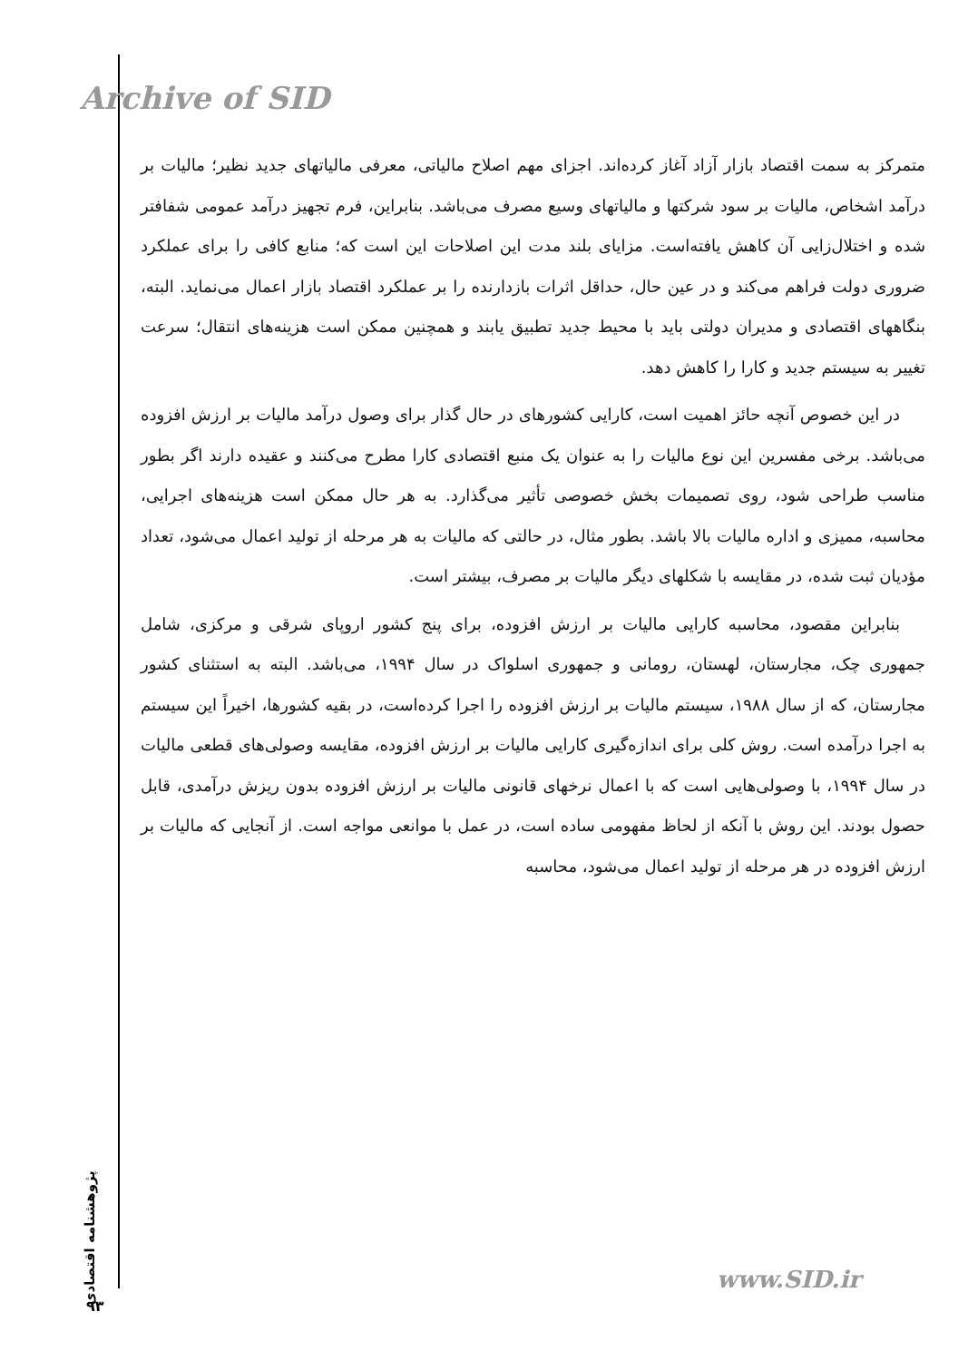Archive of SID
متمرکز به سمت اقتصاد بازار آزاد آغاز کرده‌اند. اجزای مهم اصلاح مالیاتی، معرفی مالیاتهای جدید نظیر؛ مالیات بر درآمد اشخاص، مالیات بر سود شرکتها و مالیاتهای وسیع مصرف می‌باشد. بنابراین، فرم تجهیز درآمد عمومی شفافتر شده و اختلال‌زایی آن کاهش یافته‌است. مزایای بلند مدت این اصلاحات این است که؛ منابع کافی را برای عملکرد ضروری دولت فراهم می‌کند و در عین حال، حداقل اثرات بازدارنده را بر عملکرد اقتصاد بازار اعمال می‌نماید. البته، بنگاههای اقتصادی و مدیران دولتی باید با محیط جدید تطبیق یابند و همچنین ممکن است هزینه‌های انتقال؛ سرعت تغییر به سیستم جدید و کارا را کاهش دهد.
در این خصوص آنچه حائز اهمیت است، کارایی کشورهای در حال گذار برای وصول درآمد مالیات بر ارزش افزوده می‌باشد. برخی مفسرین این نوع مالیات را به عنوان یک منبع اقتصادی کارا مطرح می‌کنند و عقیده دارند اگر بطور مناسب طراحی شود، روی تصمیمات بخش خصوصی تأثیر می‌گذارد. به هر حال ممکن است هزینه‌های اجرایی، محاسبه، ممیزی و اداره مالیات بالا باشد. بطور مثال، در حالتی که مالیات به هر مرحله از تولید اعمال می‌شود، تعداد مؤدیان ثبت شده، در مقایسه با شکلهای دیگر مالیات بر مصرف، بیشتر است.
بنابراین مقصود، محاسبه کارایی مالیات بر ارزش افزوده، برای پنج کشور اروپای شرقی و مرکزی، شامل جمهوری چک، مجارستان، لهستان، رومانی و جمهوری اسلواک در سال ۱۹۹۴، می‌باشد. البته به استثنای کشور مجارستان، که از سال ۱۹۸۸، سیستم مالیات بر ارزش افزوده را اجرا کرده‌است، در بقیه کشورها، اخیراً این سیستم به اجرا درآمده است. روش کلی برای اندازه‌گیری کارایی مالیات بر ارزش افزوده، مقایسه وصولی‌های قطعی مالیات در سال ۱۹۹۴، با وصولی‌هایی است که با اعمال نرخهای قانونی مالیات بر ارزش افزوده بدون ریزش درآمدی، قابل حصول بودند. این روش با آنکه از لحاظ مفهومی ساده است، در عمل با موانعی مواجه است. از آنجایی که مالیات بر ارزش افزوده در هر مرحله از تولید اعمال می‌شود، محاسبه
پژوهشنامه اقتصادی
۹۳
www.SID.ir